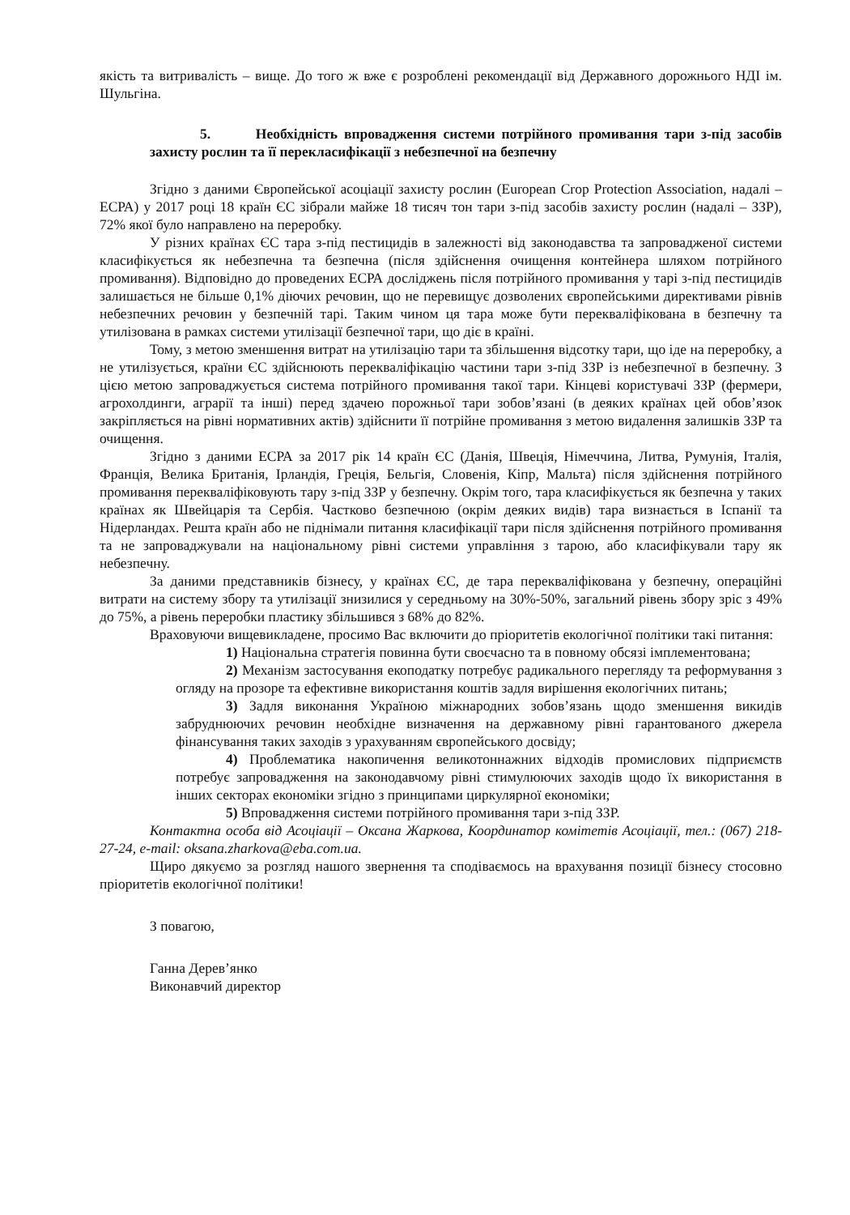якість та витривалість – вище. До того ж вже є розроблені рекомендації від Державного дорожнього НДІ ім. Шульгіна.
5. Необхідність впровадження системи потрійного промивання тари з-під засобів захисту рослин та її перекласифікації з небезпечної на безпечну
Згідно з даними Європейської асоціації захисту рослин (European Crop Protection Association, надалі – ЕСРА) у 2017 році 18 країн ЄС зібрали майже 18 тисяч тон тари з-під засобів захисту рослин (надалі – ЗЗР), 72% якої було направлено на переробку.
У різних країнах ЄС тара з-під пестицидів в залежності від законодавства та запровадженої системи класифікується як небезпечна та безпечна (після здійснення очищення контейнера шляхом потрійного промивання). Відповідно до проведених ЕСРА досліджень після потрійного промивання у тарі з-під пестицидів залишається не більше 0,1% діючих речовин, що не перевищує дозволених європейськими директивами рівнів небезпечних речовин у безпечній тарі. Таким чином ця тара може бути перекваліфікована в безпечну та утилізована в рамках системи утилізації безпечної тари, що діє в країні.
Тому, з метою зменшення витрат на утилізацію тари та збільшення відсотку тари, що іде на переробку, а не утилізується, країни ЄС здійснюють перекваліфікацію частини тари з-під ЗЗР із небезпечної в безпечну. З цією метою запроваджується система потрійного промивання такої тари. Кінцеві користувачі ЗЗР (фермери, агрохолдинги, аграрії та інші) перед здачею порожньої тари зобов’язані (в деяких країнах цей обов’язок закріпляється на рівні нормативних актів) здійснити її потрійне промивання з метою видалення залишків ЗЗР та очищення.
Згідно з даними ЕСРА за 2017 рік 14 країн ЄС (Данія, Швеція, Німеччина, Литва, Румунія, Італія, Франція, Велика Британія, Ірландія, Греція, Бельгія, Словенія, Кіпр, Мальта) після здійснення потрійного промивання перекваліфіковують тару з-під ЗЗР у безпечну. Окрім того, тара класифікується як безпечна у таких країнах як Швейцарія та Сербія. Частково безпечною (окрім деяких видів) тара визнається в Іспанії та Нідерландах. Решта країн або не піднімали питання класифікації тари після здійснення потрійного промивання та не запроваджували на національному рівні системи управління з тарою, або класифікували тару як небезпечну.
За даними представників бізнесу, у країнах ЄС, де тара перекваліфікована у безпечну, операційні витрати на систему збору та утилізації знизилися у середньому на 30%-50%, загальний рівень збору зріс з 49% до 75%, а рівень переробки пластику збільшився з 68% до 82%.
Враховуючи вищевикладене, просимо Вас включити до пріоритетів екологічної політики такі питання:
1) Національна стратегія повинна бути своєчасно та в повному обсязі імплементована;
2) Механізм застосування екоподатку потребує радикального перегляду та реформування з огляду на прозоре та ефективне використання коштів задля вирішення екологічних питань;
3) Задля виконання Україною міжнародних зобов’язань щодо зменшення викидів забруднюючих речовин необхідне визначення на державному рівні гарантованого джерела фінансування таких заходів з урахуванням європейського досвіду;
4) Проблематика накопичення великотоннажних відходів промислових підприємств потребує запровадження на законодавчому рівні стимулюючих заходів щодо їх використання в інших секторах економіки згідно з принципами циркулярної економіки;
5) Впровадження системи потрійного промивання тари з-під ЗЗР.
Контактна особа від Асоціації – Оксана Жаркова, Координатор комітетів Асоціації, тел.: (067) 218-27-24, e-mail: oksana.zharkova@eba.com.ua.
Щиро дякуємо за розгляд нашого звернення та сподіваємось на врахування позиції бізнесу стосовно пріоритетів екологічної політики!
З повагою,
Ганна Дерев’янко
Виконавчий директор